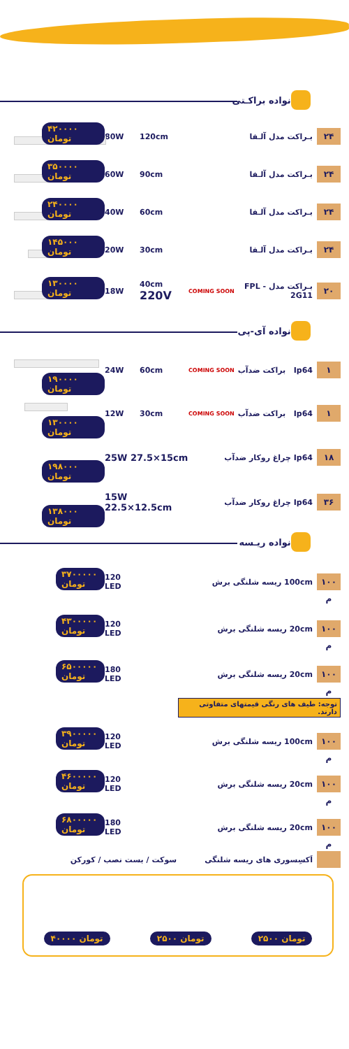خانواده براکـتی
۴۲۰۰۰۰ تومان
80W 120cm بـراکت مدل آلـفا
۲۴
۳۵۰۰۰۰ تومان
60W 90cm بـراکت مدل آلـفا
۲۴
۲۴۰۰۰۰ تومان
40W 60cm بـراکت مدل آلـفا
۲۴
۱۴۵۰۰۰ تومان
20W 30cm بـراکت مدل آلـفا
۲۴
۱۳۰۰۰۰ تومان
18W 40cm 220V
COMING SOON
بـراکت مدل FPL - 2G11
۲۰
خانواده آی-پی
۱۹۰۰۰۰ تومان
24W 60cm
COMING SOON
Ip64 براکت ضدآب
۱
۱۳۰۰۰۰ تومان
12W 30cm
COMING SOON
Ip64 براکت ضدآب
۱
۱۹۸۰۰۰ تومان
25W 27.5×15cm
Ip64 چراغ روکار ضدآب
۱۸
۱۳۸۰۰۰ تومان
15W 22.5×12.5cm
Ip64 چراغ روکار ضدآب
۳۶
خانواده ریـسه
۳۷۰۰۰۰۰ تومان
120 LED 100cm ریسه شلنگی برش
۱۰۰ م
۴۳۰۰۰۰۰ تومان
120 LED 20cm ریسه شلنگی برش
۱۰۰ م
۶۵۰۰۰۰۰ تومان
180 LED 20cm ریسه شلنگی برش
۱۰۰ م
توجه: طیف های رنگی قیمتهای متفاوتی دارند.
۳۹۰۰۰۰۰ تومان
120 LED 100cm ریسه شلنگی برش
۱۰۰ م
۴۶۰۰۰۰۰ تومان
120 LED 20cm ریسه شلنگی برش
۱۰۰ م
۶۸۰۰۰۰۰ تومان
180 LED 20cm ریسه شلنگی برش
۱۰۰ م
سوکت / بست نصب / کورکن اَکسِسوری های ریسه شلنگی
۴۰۰۰۰ تومان ۲۵۰۰ تومان ۲۵۰۰ تومان